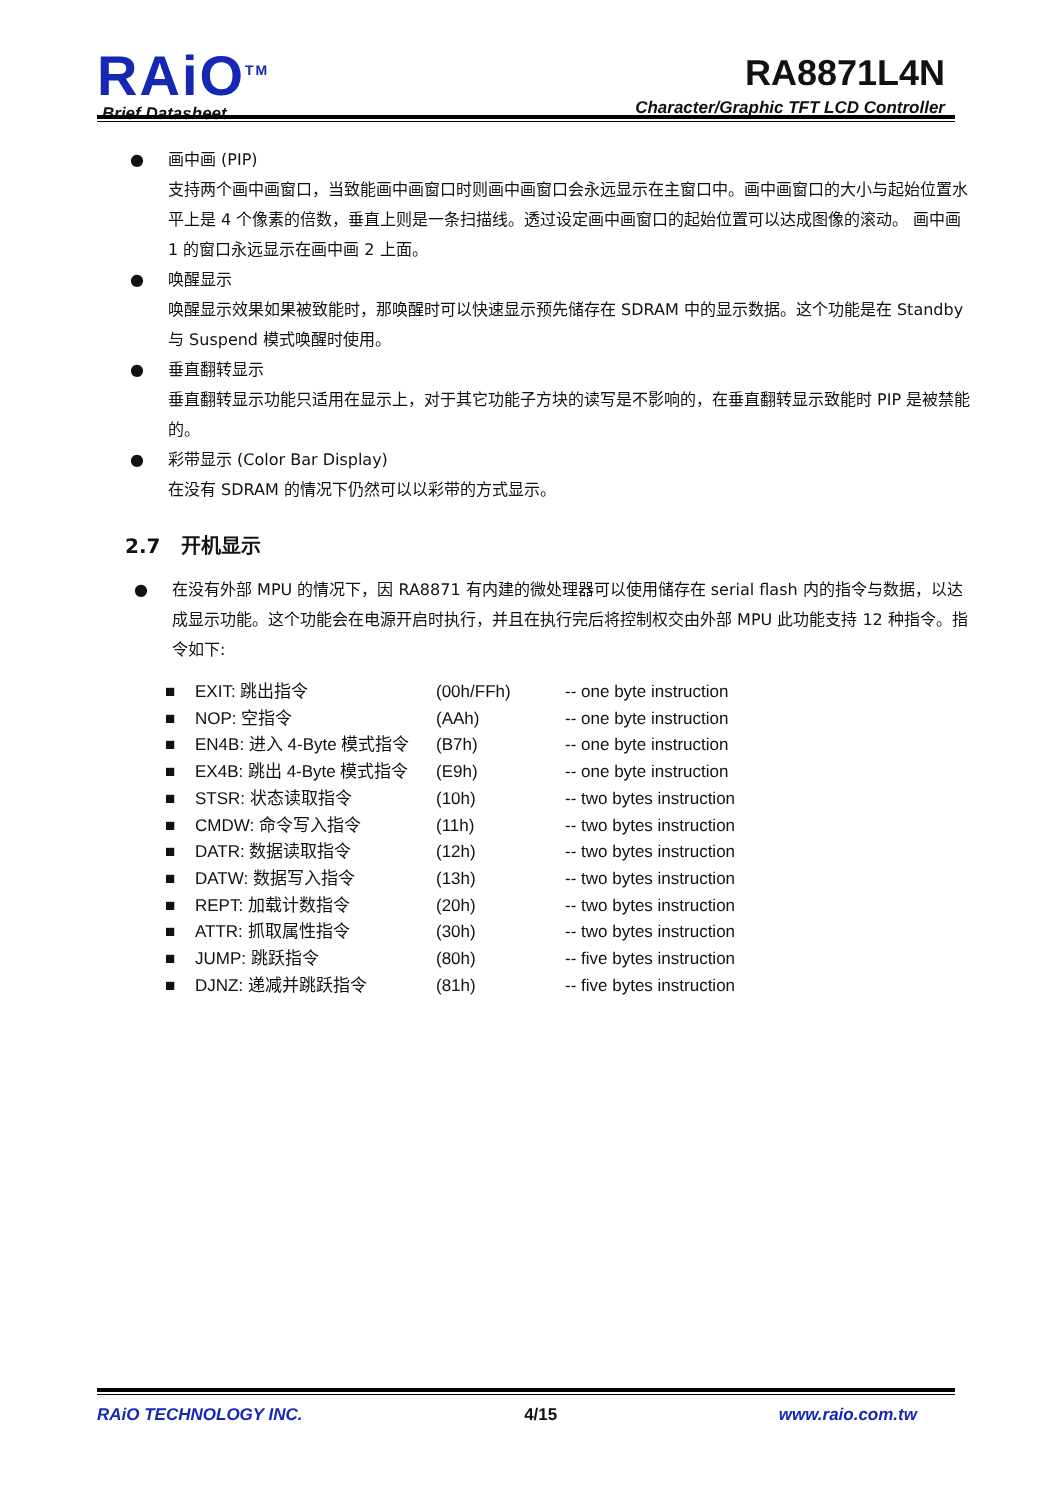RAiO<sup>TM</sup>
Brief Datasheet
RA8871L4N
Character/Graphic TFT LCD Controller
● 画中画 (PIP)
支持两个画中画窗口，当致能画中画窗口时则画中画窗口会永远显示在主窗口中。画中画窗口的大小与起始位置水平上是 4 个像素的倍数，垂直上则是一条扫描线。透过设定画中画窗口的起始位置可以达成图像的滚动。 画中画 1 的窗口永远显示在画中画 2 上面。
● 唤醒显示
唤醒显示效果如果被致能时，那唤醒时可以快速显示预先储存在 SDRAM 中的显示数据。这个功能是在 Standby 与 Suspend 模式唤醒时使用。
● 垂直翻转显示
垂直翻转显示功能只适用在显示上，对于其它功能子方块的读写是不影响的，在垂直翻转显示致能时 PIP 是被禁能的。
● 彩带显示 (Color Bar Display)
在没有 SDRAM 的情况下仍然可以以彩带的方式显示。
2.7 开机显示
● 在没有外部 MPU 的情况下，因 RA8871 有内建的微处理器可以使用储存在 serial flash 内的指令与数据，以达成显示功能。这个功能会在电源开启时执行，并且在执行完后将控制权交由外部 MPU 此功能支持 12 种指令。指令如下:
■ EXIT: 跳出指令 (00h/FFh) -- one byte instruction
■ NOP: 空指令 (AAh) -- one byte instruction
■ EN4B: 进入 4-Byte 模式指令 (B7h) -- one byte instruction
■ EX4B: 跳出 4-Byte 模式指令 (E9h) -- one byte instruction
■ STSR: 状态读取指令 (10h) -- two bytes instruction
■ CMDW: 命令写入指令 (11h) -- two bytes instruction
■ DATR: 数据读取指令 (12h) -- two bytes instruction
■ DATW: 数据写入指令 (13h) -- two bytes instruction
■ REPT: 加载计数指令 (20h) -- two bytes instruction
■ ATTR: 抓取属性指令 (30h) -- two bytes instruction
■ JUMP: 跳跃指令 (80h) -- five bytes instruction
■ DJNZ: 递减并跳跃指令 (81h) -- five bytes instruction
RAiO TECHNOLOGY INC. 4/15 www.raio.com.tw